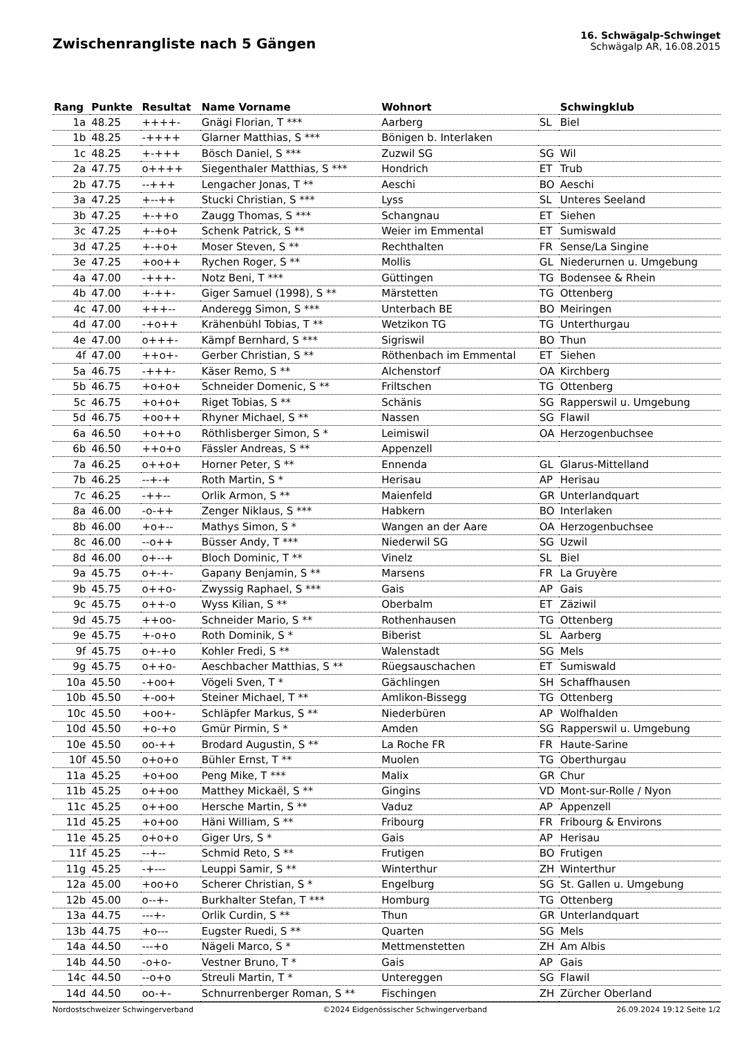Zwischenrangliste nach 5 Gängen
16. Schwägalp-Schwinget
Schwägalp AR, 16.08.2015
| Rang | Punkte | Resultat | Name Vorname | Wohnort | | Schwingklub |
| --- | --- | --- | --- | --- | --- | --- |
| 1a | 48.25 | ++++- | Gnägi Florian, T *** | Aarberg | SL | Biel |
| 1b | 48.25 | -++++ | Glarner Matthias, S *** | Bönigen b. Interlaken | | |
| 1c | 48.25 | +-+++ | Bösch Daniel, S *** | Zuzwil SG | SG | Wil |
| 2a | 47.75 | o++++ | Siegenthaler Matthias, S *** | Hondrich | ET | Trub |
| 2b | 47.75 | --+++ | Lengacher Jonas, T ** | Aeschi | BO | Aeschi |
| 3a | 47.25 | +--++ | Stucki Christian, S *** | Lyss | SL | Unteres Seeland |
| 3b | 47.25 | +-++o | Zaugg Thomas, S *** | Schangnau | ET | Siehen |
| 3c | 47.25 | +-+o+ | Schenk Patrick, S ** | Weier im Emmental | ET | Sumiswald |
| 3d | 47.25 | +-+o+ | Moser Steven, S ** | Rechthalten | FR | Sense/La Singine |
| 3e | 47.25 | +oo++ | Rychen Roger, S ** | Mollis | GL | Niederurnen u. Umgebung |
| 4a | 47.00 | -+++- | Notz Beni, T *** | Güttingen | TG | Bodensee & Rhein |
| 4b | 47.00 | +-++- | Giger Samuel (1998), S ** | Märstetten | TG | Ottenberg |
| 4c | 47.00 | +++-- | Anderegg Simon, S *** | Unterbach BE | BO | Meiringen |
| 4d | 47.00 | -+o++ | Krähenbühl Tobias, T ** | Wetzikon TG | TG | Unterthurgau |
| 4e | 47.00 | o+++- | Kämpf Bernhard, S *** | Sigriswil | BO | Thun |
| 4f | 47.00 | ++o+- | Gerber Christian, S ** | Röthenbach im Emmental | ET | Siehen |
| 5a | 46.75 | -+++- | Käser Remo, S ** | Alchenstorf | OA | Kirchberg |
| 5b | 46.75 | +o+o+ | Schneider Domenic, S ** | Friltschen | TG | Ottenberg |
| 5c | 46.75 | +o+o+ | Riget Tobias, S ** | Schänis | SG | Rapperswil u. Umgebung |
| 5d | 46.75 | +oo++ | Rhyner Michael, S ** | Nassen | SG | Flawil |
| 6a | 46.50 | +o++o | Röthlisberger Simon, S * | Leimiswil | OA | Herzogenbuchsee |
| 6b | 46.50 | ++o+o | Fässler Andreas, S ** | Appenzell | | |
| 7a | 46.25 | o++o+ | Horner Peter, S ** | Ennenda | GL | Glarus-Mittelland |
| 7b | 46.25 | --+-+ | Roth Martin, S * | Herisau | AP | Herisau |
| 7c | 46.25 | -++-- | Orlik Armon, S ** | Maienfeld | GR | Unterlandquart |
| 8a | 46.00 | -o-++ | Zenger Niklaus, S *** | Habkern | BO | Interlaken |
| 8b | 46.00 | +o+-- | Mathys Simon, S * | Wangen an der Aare | OA | Herzogenbuchsee |
| 8c | 46.00 | --o++ | Büsser Andy, T *** | Niederwil SG | SG | Uzwil |
| 8d | 46.00 | o+--+ | Bloch Dominic, T ** | Vinelz | SL | Biel |
| 9a | 45.75 | o+-+- | Gapany Benjamin, S ** | Marsens | FR | La Gruyère |
| 9b | 45.75 | o++o- | Zwyssig Raphael, S *** | Gais | AP | Gais |
| 9c | 45.75 | o++-o | Wyss Kilian, S ** | Oberbalm | ET | Zäziwil |
| 9d | 45.75 | ++oo- | Schneider Mario, S ** | Rothenhausen | TG | Ottenberg |
| 9e | 45.75 | +-o+o | Roth Dominik, S * | Biberist | SL | Aarberg |
| 9f | 45.75 | o+-+o | Kohler Fredi, S ** | Walenstadt | SG | Mels |
| 9g | 45.75 | o++o- | Aeschbacher Matthias, S ** | Rüegsauschachen | ET | Sumiswald |
| 10a | 45.50 | -+oo+ | Vögeli Sven, T * | Gächlingen | SH | Schaffhausen |
| 10b | 45.50 | +-oo+ | Steiner Michael, T ** | Amlikon-Bissegg | TG | Ottenberg |
| 10c | 45.50 | +oo+- | Schläpfer Markus, S ** | Niederbüren | AP | Wolfhalden |
| 10d | 45.50 | +o-+o | Gmür Pirmin, S * | Amden | SG | Rapperswil u. Umgebung |
| 10e | 45.50 | oo-++ | Brodard Augustin, S ** | La Roche FR | FR | Haute-Sarine |
| 10f | 45.50 | o+o+o | Bühler Ernst, T ** | Muolen | TG | Oberthurgau |
| 11a | 45.25 | +o+oo | Peng Mike, T *** | Malix | GR | Chur |
| 11b | 45.25 | o++oo | Matthey Mickaël, S ** | Gingins | VD | Mont-sur-Rolle / Nyon |
| 11c | 45.25 | o++oo | Hersche Martin, S ** | Vaduz | AP | Appenzell |
| 11d | 45.25 | +o+oo | Häni William, S ** | Fribourg | FR | Fribourg & Environs |
| 11e | 45.25 | o+o+o | Giger Urs, S * | Gais | AP | Herisau |
| 11f | 45.25 | --+-- | Schmid Reto, S ** | Frutigen | BO | Frutigen |
| 11g | 45.25 | -+--- | Leuppi Samir, S ** | Winterthur | ZH | Winterthur |
| 12a | 45.00 | +oo+o | Scherer Christian, S * | Engelburg | SG | St. Gallen u. Umgebung |
| 12b | 45.00 | o--+- | Burkhalter Stefan, T *** | Homburg | TG | Ottenberg |
| 13a | 44.75 | ---+- | Orlik Curdin, S ** | Thun | GR | Unterlandquart |
| 13b | 44.75 | +o--- | Eugster Ruedi, S ** | Quarten | SG | Mels |
| 14a | 44.50 | ---+o | Nägeli Marco, S * | Mettmenstetten | ZH | Am Albis |
| 14b | 44.50 | -o+o- | Vestner Bruno, T * | Gais | AP | Gais |
| 14c | 44.50 | --o+o | Streuli Martin, T * | Untereggen | SG | Flawil |
| 14d | 44.50 | oo-+- | Schnurrenberger Roman, S ** | Fischingen | ZH | Zürcher Oberland |
Nordostschweizer Schwingerverband ©2024 Eidgenössischer Schwingerverband 26.09.2024 19:12 Seite 1/2